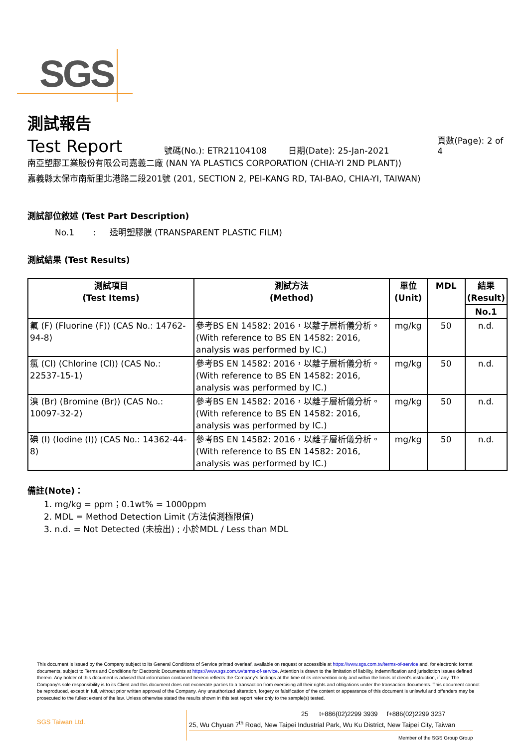SGS
測試報告
Test Report
號碼(No.): ETR21104108 日期(Date): 25-Jan-2021 頁數(Page): 2 of 4
南亞塑膠工業股份有限公司嘉義二廠 (NAN YA PLASTICS CORPORATION (CHIA-YI 2ND PLANT))
嘉義縣太保市南新里北港路二段201號 (201, SECTION 2, PEI-KANG RD, TAI-BAO, CHIA-YI, TAIWAN)
測試部位敘述 (Test Part Description)
No.1 : 透明塑膠膜 (TRANSPARENT PLASTIC FILM)
測試結果 (Test Results)
| 測試項目 (Test Items) | 測試方法 (Method) | 單位 (Unit) | MDL | 結果 (Result) |
| --- | --- | --- | --- | --- |
| | | | | No.1 |
| 氟 (F) (Fluorine (F)) (CAS No.: 14762-94-8) | 參考BS EN 14582: 2016，以離子層析儀分析。(With reference to BS EN 14582: 2016, analysis was performed by IC.) | mg/kg | 50 | n.d. |
| 氯 (Cl) (Chlorine (Cl)) (CAS No.: 22537-15-1) | 參考BS EN 14582: 2016，以離子層析儀分析。(With reference to BS EN 14582: 2016, analysis was performed by IC.) | mg/kg | 50 | n.d. |
| 溴 (Br) (Bromine (Br)) (CAS No.: 10097-32-2) | 參考BS EN 14582: 2016，以離子層析儀分析。(With reference to BS EN 14582: 2016, analysis was performed by IC.) | mg/kg | 50 | n.d. |
| 碘 (I) (Iodine (I)) (CAS No.: 14362-44-8) | 參考BS EN 14582: 2016，以離子層析儀分析。(With reference to BS EN 14582: 2016, analysis was performed by IC.) | mg/kg | 50 | n.d. |
備註(Note)：
1. mg/kg = ppm；0.1wt% = 1000ppm
2. MDL = Method Detection Limit (方法偵測極限值)
3. n.d. = Not Detected (未檢出) ; 小於MDL / Less than MDL
This document is issued by the Company subject to its General Conditions of Service printed overleaf, available on request or accessible at https://www.sgs.com.tw/terms-of-service and, for electronic format documents, subject to Terms and Conditions for Electronic Documents at https://www.sgs.com.tw/terms-of-service. Attention is drawn to the limitation of liability, indemnification and jurisdiction issues defined therein. Any holder of this document is advised that information contained hereon reflects the Company's findings at the time of its intervention only and within the limits of client's instruction, if any. The Company's sole responsibility is to its Client and this document does not exonerate parties to a transaction from exercising all their rights and obligations under the transaction documents. This document cannot be reproduced, except in full, without prior written approval of the Company. Any unauthorized alteration, forgery or falsification of the content or appearance of this document is unlawful and offenders may be prosecuted to the fullest extent of the law. Unless otherwise stated the results shown in this test report refer only to the sample(s) tested.
SGS Taiwan Ltd.
25 t+886(02)2299 3939 f+886(02)2299 3237
25, Wu Chyuan 7<sup>th</sup> Road, New Taipei Industrial Park, Wu Ku District, New Taipei City, Taiwan
Member of the SGS Group Group